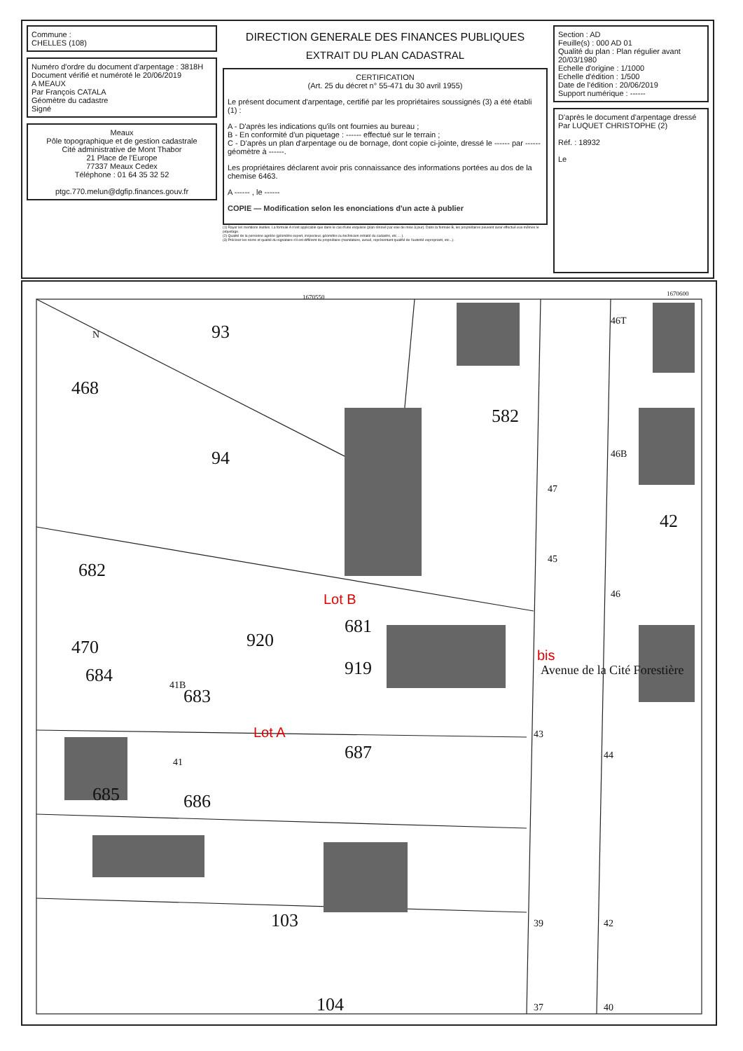Commune :
CHELLES (108)
Numéro d'ordre du document d'arpentage : 3818H
Document vérifié et numéroté le 20/06/2019
A MEAUX
Par François CATALA
Géomètre du cadastre
Signé
Meaux
Pôle topographique et de gestion cadastrale
Cité administrative de Mont Thabor
21 Place de l'Europe
77337 Meaux Cedex
Téléphone : 01 64 35 32 52
ptgc.770.melun@dgfip.finances.gouv.fr
DIRECTION GENERALE DES FINANCES PUBLIQUES
EXTRAIT DU PLAN CADASTRAL
CERTIFICATION
(Art. 25 du décret n° 55-471 du 30 avril 1955)
Le présent document d'arpentage, certifié par les propriétaires soussignés (3) a été établi (1) :
A - D'après les indications qu'ils ont fournies au bureau ;
B - En conformité d'un piquetage : ------ effectué sur le terrain ;
C - D'après un plan d'arpentage ou de bornage, dont copie ci-jointe, dressé le ------ par ------ géomètre à ------.
Les propriétaires déclarent avoir pris connaissance des informations portées au dos de la chemise 6463.
A ------ , le ------
COPIE — Modification selon les enonciations d'un acte à publier
(1) Rayer les mentions inutiles. La formule A n'est applicable que dans le cas d'une esquisse (plan rénové par voie de mise à jour). Dans la formule B, les propriétaires peuvent avoir effectué eux-mêmes le piquetage.
(2) Qualité de la personne agréée (géomètre expert, inspecteur, géomètre ou technicien retraité du cadastre, etc ... ).
(3) Précisez les noms et qualité du signataire s'il est différent du propriétaire (mandataire, avoué, représentant qualifié de l'autorité expropriant, etc...).
Section : AD
Feuille(s) : 000 AD 01
Qualité du plan : Plan régulier avant 20/03/1980
Echelle d'origine : 1/1000
Echelle d'édition : 1/500
Date de l'édition : 20/06/2019
Support numérique : ------
D'après le document d'arpentage dressé
Par LUQUET CHRISTOPHE (2)
Réf. : 18932
Le
93
468
94
582
682
470
684
683
920
681
919
687
685
686
103
104
42
41B
47
45
46B
46
Avenue de la Cité Forestière
43
39
44
42
37
40
41
46T
1670550
1670600
N
Lot B
Lot A
bis